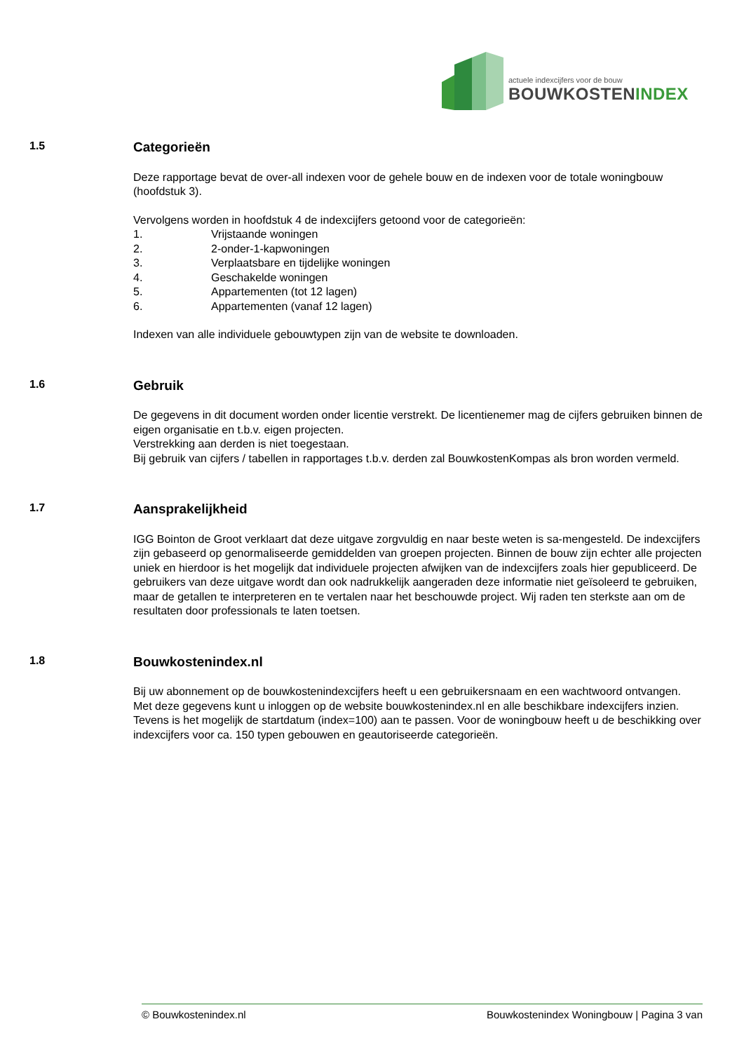actuele indexcijfers voor de bouw
BOUWKOSTENINDEX
1.5
Categorieën
Deze rapportage bevat de over-all indexen voor de gehele bouw en de indexen voor de totale woningbouw (hoofdstuk 3).
Vervolgens worden in hoofdstuk 4 de indexcijfers getoond voor de categorieën:
1. Vrijstaande woningen
2. 2-onder-1-kapwoningen
3. Verplaatsbare en tijdelijke woningen
4. Geschakelde woningen
5. Appartementen (tot 12 lagen)
6. Appartementen (vanaf 12 lagen)
Indexen van alle individuele gebouwtypen zijn van de website te downloaden.
1.6
Gebruik
De gegevens in dit document worden onder licentie verstrekt. De licentienemer mag de cijfers gebruiken binnen de eigen organisatie en t.b.v. eigen projecten.
Verstrekking aan derden is niet toegestaan.
Bij gebruik van cijfers / tabellen in rapportages t.b.v. derden zal BouwkostenKompas als bron worden vermeld.
1.7
Aansprakelijkheid
IGG Bointon de Groot verklaart dat deze uitgave zorgvuldig en naar beste weten is sa-mengesteld. De indexcijfers zijn gebaseerd op genormaliseerde gemiddelden van groepen projecten. Binnen de bouw zijn echter alle projecten uniek en hierdoor is het mogelijk dat individuele projecten afwijken van de indexcijfers zoals hier gepubliceerd. De gebruikers van deze uitgave wordt dan ook nadrukkelijk aangeraden deze informatie niet geïsoleerd te gebruiken, maar de getallen te interpreteren en te vertalen naar het beschouwde project. Wij raden ten sterkste aan om de resultaten door professionals te laten toetsen.
1.8
Bouwkostenindex.nl
Bij uw abonnement op de bouwkostenindexcijfers heeft u een gebruikersnaam en een wachtwoord ontvangen. Met deze gegevens kunt u inloggen op de website bouwkostenindex.nl en alle beschikbare indexcijfers inzien. Tevens is het mogelijk de startdatum (index=100) aan te passen. Voor de woningbouw heeft u de beschikking over indexcijfers voor ca. 150 typen gebouwen en geautoriseerde categorieën.
© Bouwkostenindex.nl Bouwkostenindex Woningbouw | Pagina 3 van